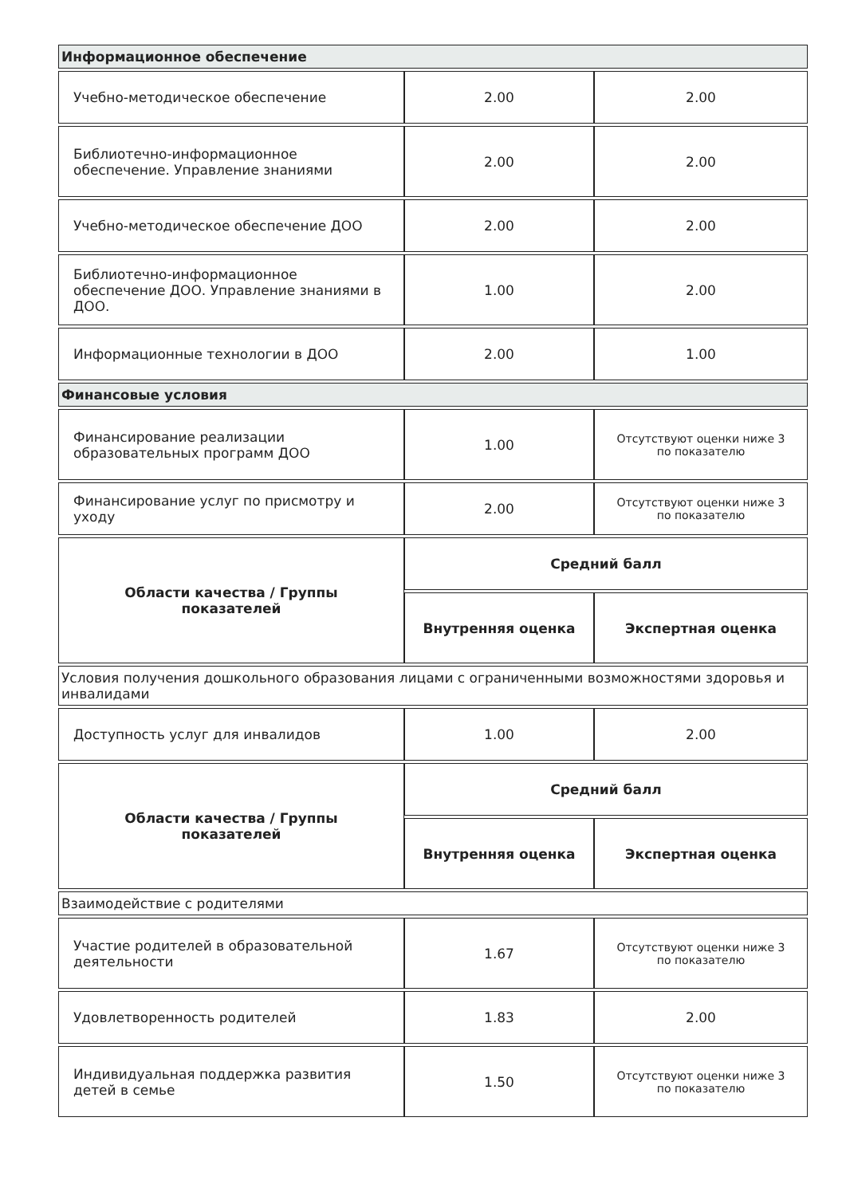| Информационное обеспечение | | |
| Учебно-методическое обеспечение | 2.00 | 2.00 |
| Библиотечно-информационное обеспечение. Управление знаниями | 2.00 | 2.00 |
| Учебно-методическое обеспечение ДОО | 2.00 | 2.00 |
| Библиотечно-информационное обеспечение ДОО. Управление знаниями в ДОО. | 1.00 | 2.00 |
| Информационные технологии в ДОО | 2.00 | 1.00 |
| Финансовые условия | | |
| Финансирование реализации образовательных программ ДОО | 1.00 | Отсутствуют оценки ниже 3 по показателю |
| Финансирование услуг по присмотру и уходу | 2.00 | Отсутствуют оценки ниже 3 по показателю |
| Области качества / Группы показателей | Средний балл | |
| | Внутренняя оценка | Экспертная оценка |
| Условия получения дошкольного образования лицами с ограниченными возможностями здоровья и инвалидами | | |
| Доступность услуг для инвалидов | 1.00 | 2.00 |
| Области качества / Группы показателей | Средний балл | |
| | Внутренняя оценка | Экспертная оценка |
| Взаимодействие с родителями | | |
| Участие родителей в образовательной деятельности | 1.67 | Отсутствуют оценки ниже 3 по показателю |
| Удовлетворенность родителей | 1.83 | 2.00 |
| Индивидуальная поддержка развития детей в семье | 1.50 | Отсутствуют оценки ниже 3 по показателю |